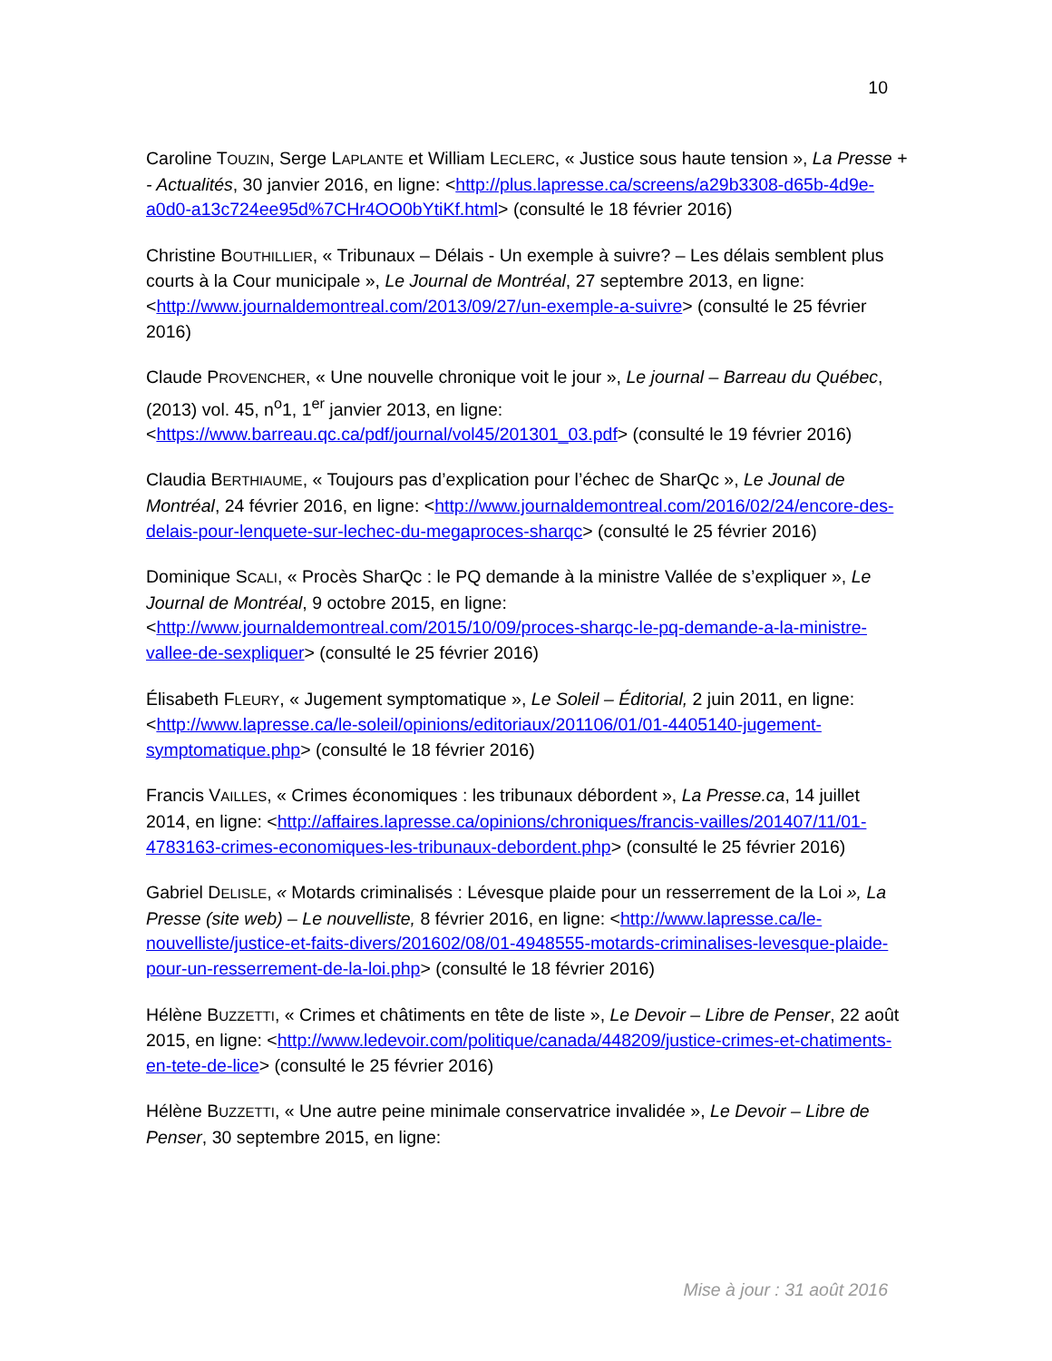10
Caroline TOUZIN, Serge LAPLANTE et William LECLERC, « Justice sous haute tension », La Presse + - Actualités, 30 janvier 2016, en ligne: <http://plus.lapresse.ca/screens/a29b3308-d65b-4d9e-a0d0-a13c724ee95d%7CHr4OO0bYtiKf.html> (consulté le 18 février 2016)
Christine BOUTHILLIER, « Tribunaux – Délais - Un exemple à suivre? – Les délais semblent plus courts à la Cour municipale », Le Journal de Montréal, 27 septembre 2013, en ligne: <http://www.journaldemontreal.com/2013/09/27/un-exemple-a-suivre> (consulté le 25 février 2016)
Claude PROVENCHER, « Une nouvelle chronique voit le jour », Le journal – Barreau du Québec, (2013) vol. 45, n<sup>o</sup>1, 1<sup>er</sup> janvier 2013, en ligne: <https://www.barreau.qc.ca/pdf/journal/vol45/201301_03.pdf> (consulté le 19 février 2016)
Claudia BERTHIAUME, « Toujours pas d’explication pour l’échec de SharQc », Le Jounal de Montréal, 24 février 2016, en ligne: <http://www.journaldemontreal.com/2016/02/24/encore-des-delais-pour-lenquete-sur-lechec-du-megaproces-sharqc> (consulté le 25 février 2016)
Dominique SCALI, « Procès SharQc : le PQ demande à la ministre Vallée de s’expliquer », Le Journal de Montréal, 9 octobre 2015, en ligne: <http://www.journaldemontreal.com/2015/10/09/proces-sharqc-le-pq-demande-a-la-ministre-vallee-de-sexpliquer> (consulté le 25 février 2016)
Élisabeth FLEURY, « Jugement symptomatique », Le Soleil – Éditorial, 2 juin 2011, en ligne: <http://www.lapresse.ca/le-soleil/opinions/editoriaux/201106/01/01-4405140-jugement-symptomatique.php> (consulté le 18 février 2016)
Francis VAILLES, « Crimes économiques : les tribunaux débordent », La Presse.ca, 14 juillet 2014, en ligne: <http://affaires.lapresse.ca/opinions/chroniques/francis-vailles/201407/11/01-4783163-crimes-economiques-les-tribunaux-debordent.php> (consulté le 25 février 2016)
Gabriel DELISLE, « Motards criminalisés : Lévesque plaide pour un resserrement de la Loi », La Presse (site web) – Le nouvelliste, 8 février 2016, en ligne: <http://www.lapresse.ca/le-nouvelliste/justice-et-faits-divers/201602/08/01-4948555-motards-criminalises-levesque-plaide-pour-un-resserrement-de-la-loi.php> (consulté le 18 février 2016)
Hélène BUZZETTI, « Crimes et châtiments en tête de liste », Le Devoir – Libre de Penser, 22 août 2015, en ligne: <http://www.ledevoir.com/politique/canada/448209/justice-crimes-et-chatiments-en-tete-de-lice> (consulté le 25 février 2016)
Hélène BUZZETTI, « Une autre peine minimale conservatrice invalidée », Le Devoir – Libre de Penser, 30 septembre 2015, en ligne:
Mise à jour : 31 août 2016